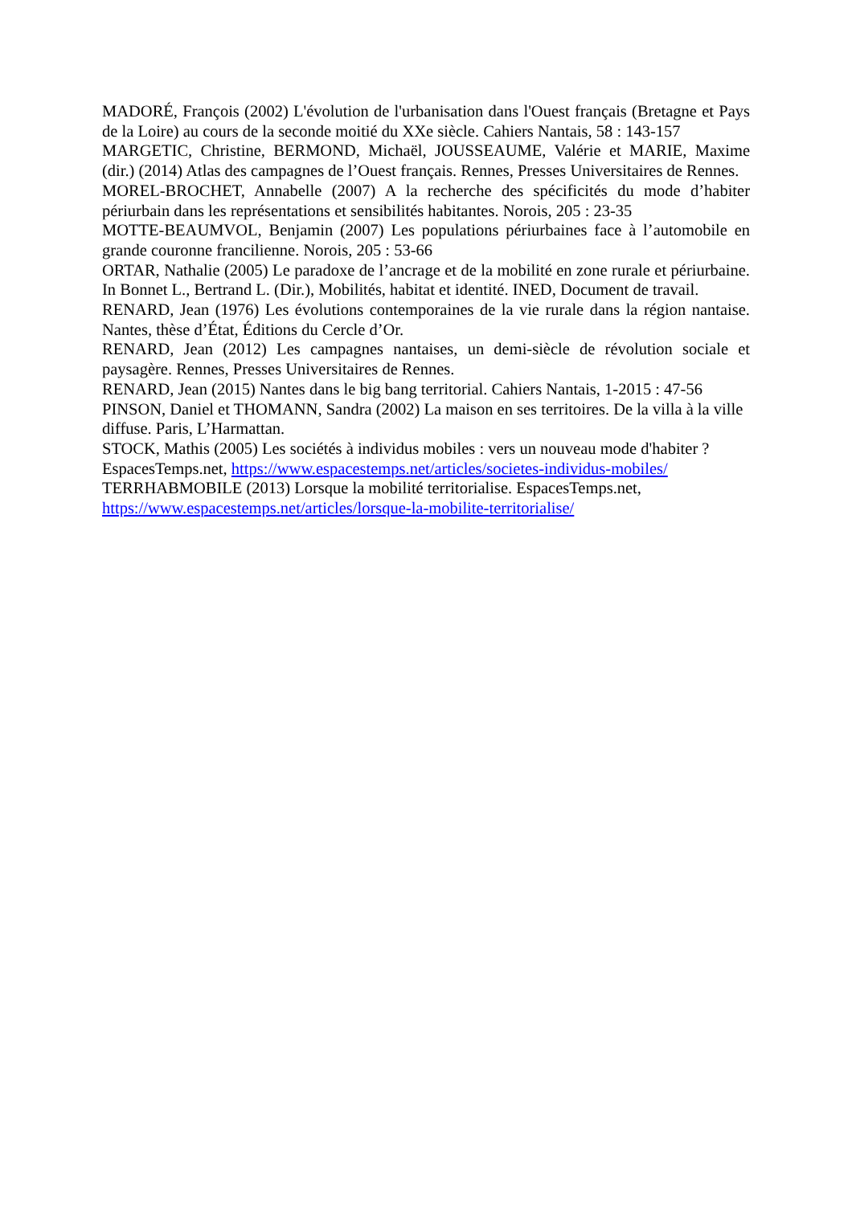MADORÉ, François (2002) L'évolution de l'urbanisation dans l'Ouest français (Bretagne et Pays de la Loire) au cours de la seconde moitié du XXe siècle. Cahiers Nantais, 58 : 143-157
MARGETIC, Christine, BERMOND, Michaël, JOUSSEAUME, Valérie et MARIE, Maxime (dir.) (2014) Atlas des campagnes de l’Ouest français. Rennes, Presses Universitaires de Rennes.
MOREL-BROCHET, Annabelle (2007) A la recherche des spécificités du mode d’habiter périurbain dans les représentations et sensibilités habitantes. Norois, 205 : 23-35
MOTTE-BEAUMVOL, Benjamin (2007) Les populations périurbaines face à l’automobile en grande couronne francilienne. Norois, 205 : 53-66
ORTAR, Nathalie (2005) Le paradoxe de l’ancrage et de la mobilité en zone rurale et périurbaine. In Bonnet L., Bertrand L. (Dir.), Mobilités, habitat et identité. INED, Document de travail.
RENARD, Jean (1976) Les évolutions contemporaines de la vie rurale dans la région nantaise. Nantes, thèse d’État, Éditions du Cercle d’Or.
RENARD, Jean (2012) Les campagnes nantaises, un demi-siècle de révolution sociale et paysagère. Rennes, Presses Universitaires de Rennes.
RENARD, Jean (2015) Nantes dans le big bang territorial. Cahiers Nantais, 1-2015 : 47-56
PINSON, Daniel et THOMANN, Sandra (2002) La maison en ses territoires. De la villa à la ville diffuse. Paris, L’Harmattan.
STOCK, Mathis (2005) Les sociétés à individus mobiles : vers un nouveau mode d'habiter ? EspacesTemps.net, https://www.espacestemps.net/articles/societes-individus-mobiles/
TERRHABMOBILE (2013) Lorsque la mobilité territorialise. EspacesTemps.net, https://www.espacestemps.net/articles/lorsque-la-mobilite-territorialise/